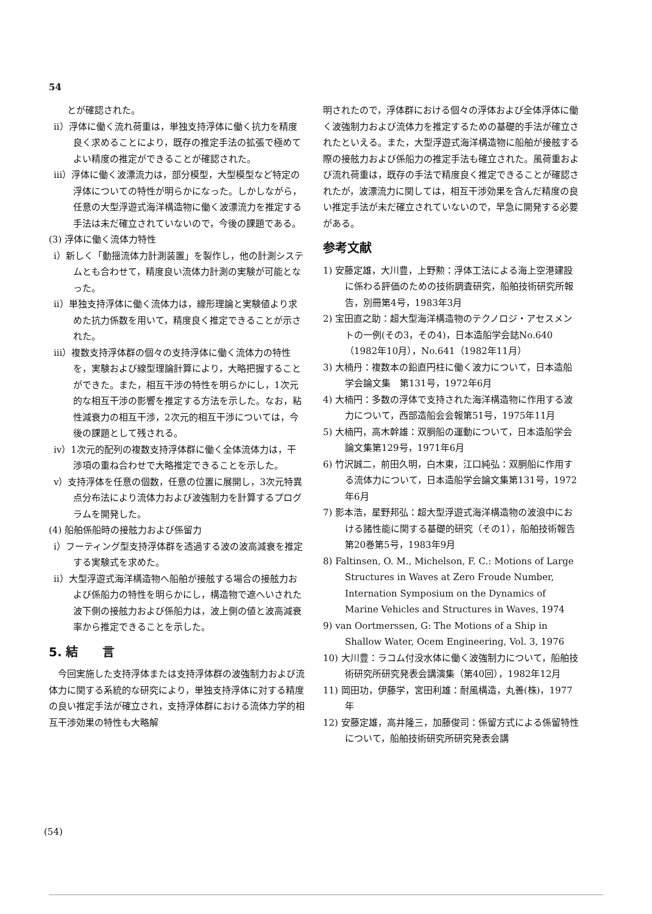54
　　とが確認された。
ii）浮体に働く流れ荷重は，単独支持浮体に働く抗力を精度良く求めることにより，既存の推定手法の拡張で極めてよい精度の推定ができることが確認された。
iii）浮体に働く波漂流力は，部分模型，大型模型など特定の浮体についての特性が明らかになった。しかしながら，任意の大型浮遊式海洋構造物に働く波漂流力を推定する手法は未だ確立されていないので，今後の課題である。
(3) 浮体に働く流体力特性
i）新しく「動揺流体力計測装置」を製作し，他の計測システムとも合わせて，精度良い流体力計測の実験が可能となった。
ii）単独支持浮体に働く流体力は，線形理論と実験値より求めた抗力係数を用いて，精度良く推定できることが示された。
iii）複数支持浮体群の個々の支持浮体に働く流体力の特性を，実験および線型理論計算により，大略把握することができた。また，相互干渉の特性を明らかにし，1次元的な相互干渉の影響を推定する方法を示した。なお，粘性減衰力の相互干渉，2次元的相互干渉については，今後の課題として残される。
iv）1次元的配列の複数支持浮体群に働く全体流体力は，干渉項の重ね合わせで大略推定できることを示した。
v）支持浮体を任意の個数，任意の位置に展開し，3次元特異点分布法により流体力および波強制力を計算するプログラムを開発した。
(4) 船舶係船時の接舷力および係留力
i）フーティング型支持浮体群を透過する波の波高減衰を推定する実験式を求めた。
ii）大型浮遊式海洋構造物へ船舶が接舷する場合の接舷力および係船力の特性を明らかにし，構造物で遮へいされた波下側の接舷力および係船力は，波上側の値と波高減衰率から推定できることを示した。
5. 結　　言
　今回実施した支持浮体または支持浮体群の波強制力および流体力に関する系統的な研究により，単独支持浮体に対する精度の良い推定手法が確立され，支持浮体群における流体力学的相互干渉効果の特性も大略解
明されたので，浮体群における個々の浮体および全体浮体に働く波強制力および流体力を推定するための基礎的手法が確立されたといえる。また，大型浮遊式海洋構造物に船舶が接舷する際の接舷力および係船力の推定手法も確立された。風荷重および流れ荷重は，既存の手法で精度良く推定できることが確認されたが，波漂流力に関しては，相互干渉効果を含んだ精度の良い推定手法が未だ確立されていないので，早急に開発する必要がある。
参考文献
1) 安藤定雄，大川豊，上野勲：浮体工法による海上空港建設に係わる評価のための技術調査研究，船舶技術研究所報告，別冊第4号，1983年3月
2) 宝田直之助：超大型海洋構造物のテクノロジ・アセスメントの一例(その3，その4)，日本造船学会誌No.640（1982年10月），No.641（1982年11月）
3) 大楠丹：複数本の鉛直円柱に働く波力について，日本造船学会論文集　第131号，1972年6月
4) 大楠円：多数の浮体で支持された海洋構造物に作用する波力について，西部造船会会報第51号，1975年11月
5) 大楠円，高木幹雄：双胴船の運動について，日本造船学会論文集第129号，1971年6月
6) 竹沢誠二，前田久明，白木東，江口純弘：双胴船に作用する流体力について，日本造船学会論文集第131号，1972年6月
7) 影本浩，星野邦弘：超大型浮遊式海洋構造物の波浪中における諸性能に関する基礎的研究（その1），船舶技術報告第20巻第5号，1983年9月
8) Faltinsen, O. M., Michelson, F. C.: Motions of Large Structures in Waves at Zero Froude Number, Internation Symposium on the Dynamics of Marine Vehicles and Structures in Waves, 1974
9) van Oortmerssen, G: The Motions of a Ship in Shallow Water, Ocem Engineering, Vol. 3, 1976
10) 大川豊：ラコム付没水体に働く波強制力について，船舶技術研究所研究発表会講演集（第40回），1982年12月
11) 岡田功，伊藤学，宮田利雄：耐風構造，丸善(株)，1977年
12) 安藤定雄，高井隆三，加藤俊司：係留方式による係留特性について，船舶技術研究所研究発表会講
(54)